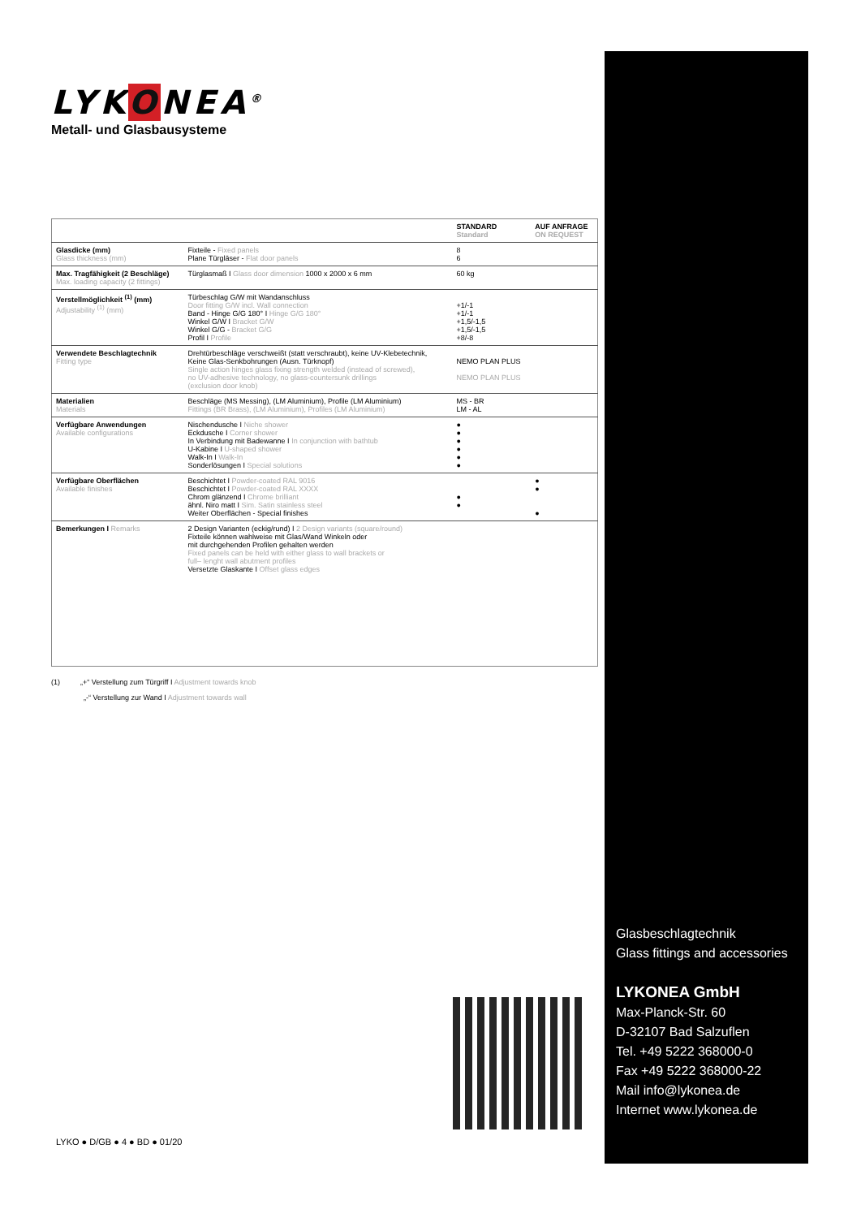LYKONEA<sup>®</sup>
Metall- und Glasbausysteme
| | | STANDARD Standard | AUF ANFRAGE ON REQUEST |
| --- | --- | --- | --- |
| Glasdicke (mm) Glass thickness (mm) | Fixteile - Fixed panels Plane Türgläser - Flat door panels | 8 6 | |
| Max. Tragfähigkeit (2 Beschläge) Max. loading capacity (2 fittings) | Türglasmaß I Glass door dimension 1000 x 2000 x 6 mm | 60 kg | |
| Verstellmöglichkeit <sup>(1)</sup> (mm) Adjustability <sup>(1)</sup> (mm) | Türbeschlag G/W mit Wandanschluss Door fitting G/W incl. Wall connection Band - Hinge G/G 180° I Hinge G/G 180° Winkel G/W I Bracket G/W Winkel G/G - Bracket G/G Profil I Profile | +1/-1 +1/-1 +1,5/-1,5 +1,5/-1,5 +8/-8 | |
| Verwendete Beschlagtechnik Fitting type | Drehtürbeschläge verschweißt (statt verschraubt), keine UV-Klebetechnik, Keine Glas-Senkbohrungen (Ausn. Türknopf) Single action hinges glass fixing strength welded (instead of screwed), no UV-adhesive technology, no glass-countersunk drillings (exclusion door knob) | NEMO PLAN PLUS NEMO PLAN PLUS | |
| Materialien Materials | Beschläge (MS Messing), (LM Aluminium), Profile (LM Aluminium) Fittings (BR Brass), (LM Aluminium), Profiles (LM Aluminium) | MS - BR LM - AL | |
| Verfügbare Anwendungen Available configurations | Nischendusche I Niche shower Eckdusche I Corner shower In Verbindung mit Badewanne I In conjunction with bathtub U-Kabine I U-shaped shower Walk-In I Walk-In Sonderlösungen I Special solutions | ● ● ● ● ● ● | |
| Verfügbare Oberflächen Available finishes | Beschichtet I Powder-coated RAL 9016 Beschichtet I Powder-coated RAL XXXX Chrom glänzend I Chrome brilliant ähnl. Niro matt I Sim. Satin stainless steel Weiter Oberflächen - Special finishes | ● ● | ● ● ● |
| Bemerkungen I Remarks | 2 Design Varianten (eckig/rund) I 2 Design variants (square/round) Fixteile können wahlweise mit Glas/Wand Winkeln oder mit durchgehenden Profilen gehalten werden Fixed panels can be held with either glass to wall brackets or full– lenght wall abutment profiles Versetzte Glaskante I Offset glass edges | | |
(1) „+“ Verstellung zum Türgriff I Adjustment towards knob
„-“ Verstellung zur Wand I Adjustment towards wall
Glasbeschlagtechnik
Glass fittings and accessories
LYKONEA GmbH
Max-Planck-Str. 60
D-32107 Bad Salzuflen
Tel. +49 5222 368000-0
Fax +49 5222 368000-22
Mail info@lykonea.de
Internet www.lykonea.de
LYKO ● D/GB ● 4 ● BD ● 01/20